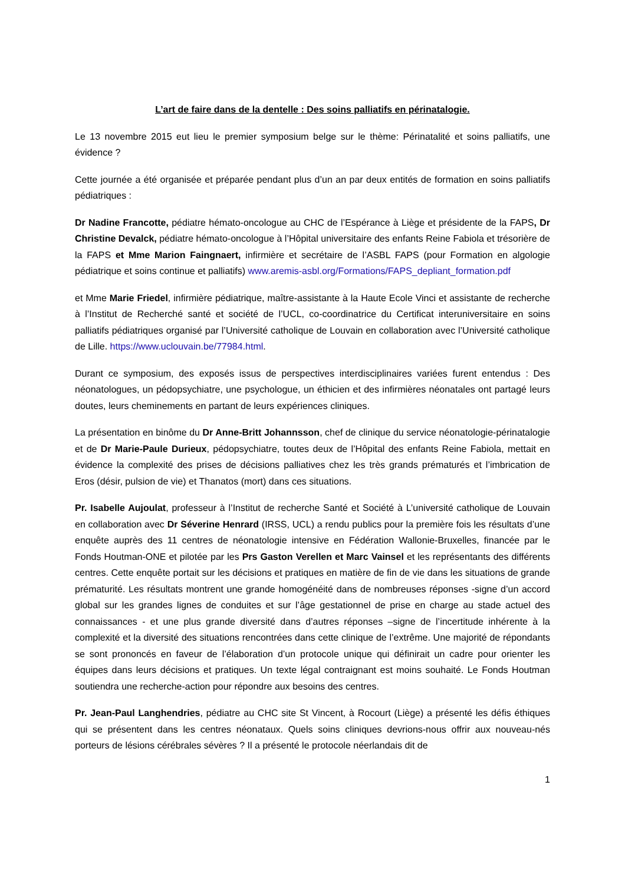L’art de faire dans de la dentelle : Des soins palliatifs en périnatalogie.
Le 13 novembre 2015 eut lieu le premier symposium belge sur le thème: Périnatalité et soins palliatifs, une évidence ?
Cette journée a été organisée et préparée pendant plus d’un an par deux entités de formation en soins palliatifs pédiatriques :
Dr Nadine Francotte, pédiatre hémato-oncologue au CHC de l’Espérance à Liège et présidente de la FAPS, Dr Christine Devalck, pédiatre hémato-oncologue à l’Hôpital universitaire des enfants Reine Fabiola et trésorière de la FAPS et Mme Marion Faingnaert, infirmière et secrétaire de l’ASBL FAPS (pour Formation en algologie pédiatrique et soins continue et palliatifs) www.aremis-asbl.org/Formations/FAPS_depliant_formation.pdf
et Mme Marie Friedel, infirmière pédiatrique, maître-assistante à la Haute Ecole Vinci et assistante de recherche à l’Institut de Recherché santé et société de l’UCL, co-coordinatrice du Certificat interuniversitaire en soins palliatifs pédiatriques organisé par l’Université catholique de Louvain en collaboration avec l’Université catholique de Lille. https://www.uclouvain.be/77984.html.
Durant ce symposium, des exposés issus de perspectives interdisciplinaires variées furent entendus : Des néonatologues, un pédopsychiatre, une psychologue, un éthicien et des infirmières néonatales ont partagé leurs doutes, leurs cheminements en partant de leurs expériences cliniques.
La présentation en binôme du Dr Anne-Britt Johannsson, chef de clinique du service néonatologie-périnatalogie et de Dr Marie-Paule Durieux, pédopsychiatre, toutes deux de l’Hôpital des enfants Reine Fabiola, mettait en évidence la complexité des prises de décisions palliatives chez les très grands prématurés et l’imbrication de Eros (désir, pulsion de vie) et Thanatos (mort) dans ces situations.
Pr. Isabelle Aujoulat, professeur à l’Institut de recherche Santé et Société à L’université catholique de Louvain en collaboration avec Dr Séverine Henrard (IRSS, UCL) a rendu publics pour la première fois les résultats d’une enquête auprès des 11 centres de néonatologie intensive en Fédération Wallonie-Bruxelles, financée par le Fonds Houtman-ONE et pilotée par les Prs Gaston Verellen et Marc Vainsel et les représentants des différents centres. Cette enquête portait sur les décisions et pratiques en matière de fin de vie dans les situations de grande prématurité. Les résultats montrent une grande homogénéité dans de nombreuses réponses -signe d’un accord global sur les grandes lignes de conduites et sur l’âge gestationnel de prise en charge au stade actuel des connaissances - et une plus grande diversité dans d’autres réponses –signe de l’incertitude inhérente à la complexité et la diversité des situations rencontrées dans cette clinique de l’extrême. Une majorité de répondants se sont prononcés en faveur de l’élaboration d’un protocole unique qui définirait un cadre pour orienter les équipes dans leurs décisions et pratiques. Un texte légal contraignant est moins souhaité. Le Fonds Houtman soutiendra une recherche-action pour répondre aux besoins des centres.
Pr. Jean-Paul Langhendries, pédiatre au CHC site St Vincent, à Rocourt (Liège) a présenté les défis éthiques qui se présentent dans les centres néonataux. Quels soins cliniques devrions-nous offrir aux nouveau-nés porteurs de lésions cérébrales sévères ? Il a présenté le protocole néerlandais dit de
1